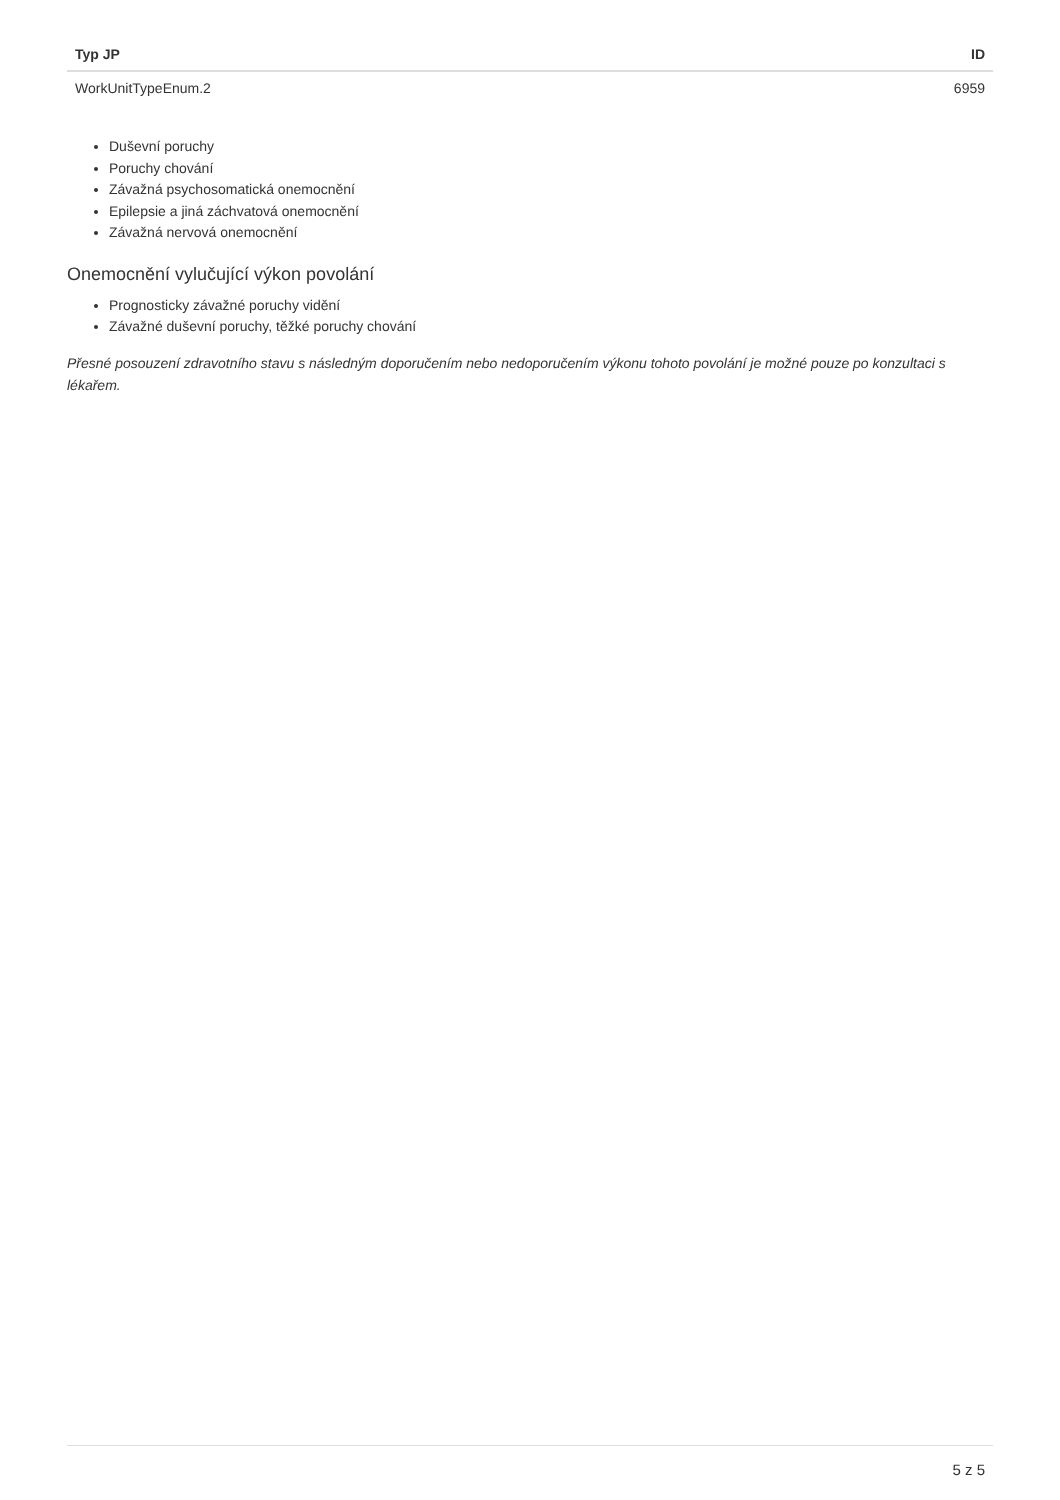| Typ JP | ID |
| --- | --- |
| WorkUnitTypeEnum.2 | 6959 |
Duševní poruchy
Poruchy chování
Závažná psychosomatická onemocnění
Epilepsie a jiná záchvatová onemocnění
Závažná nervová onemocnění
Onemocnění vylučující výkon povolání
Prognosticky závažné poruchy vidění
Závažné duševní poruchy, těžké poruchy chování
Přesné posouzení zdravotního stavu s následným doporučením nebo nedoporučením výkonu tohoto povolání je možné pouze po konzultaci s lékařem.
5 z 5